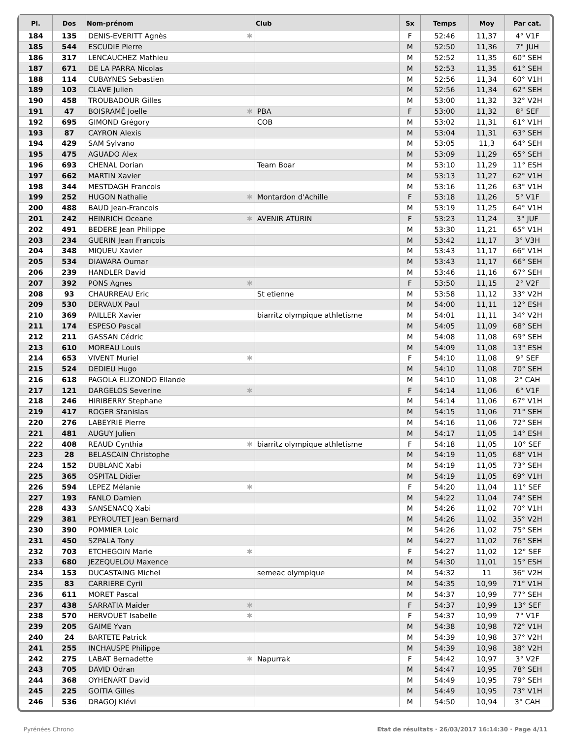| Pl. | Dos | Nom-prénom | Club | Sx | Temps | Moy | Par cat. |
| --- | --- | --- | --- | --- | --- | --- | --- |
| 184 | 135 | DENIS-EVERITT Agnès ✱ | | F | 52:46 | 11,37 | 4° V1F |
| 185 | 544 | ESCUDIE Pierre | | M | 52:50 | 11,36 | 7° JUH |
| 186 | 317 | LENCAUCHEZ Mathieu | | M | 52:52 | 11,35 | 60° SEH |
| 187 | 671 | DE LA PARRA Nicolas | | M | 52:53 | 11,35 | 61° SEH |
| 188 | 114 | CUBAYNES Sebastien | | M | 52:56 | 11,34 | 60° V1H |
| 189 | 103 | CLAVE Julien | | M | 52:56 | 11,34 | 62° SEH |
| 190 | 458 | TROUBADOUR Gilles | | M | 53:00 | 11,32 | 32° V2H |
| 191 | 47 | BOISRAMÉ Joelle ✱ | PBA | F | 53:00 | 11,32 | 8° SEF |
| 192 | 695 | GIMOND Grégory | COB | M | 53:02 | 11,31 | 61° V1H |
| 193 | 87 | CAYRON Alexis | | M | 53:04 | 11,31 | 63° SEH |
| 194 | 429 | SAM Sylvano | | M | 53:05 | 11,3 | 64° SEH |
| 195 | 475 | AGUADO Alex | | M | 53:09 | 11,29 | 65° SEH |
| 196 | 693 | CHENAL Dorian | Team Boar | M | 53:10 | 11,29 | 11° ESH |
| 197 | 662 | MARTIN Xavier | | M | 53:13 | 11,27 | 62° V1H |
| 198 | 344 | MESTDAGH Francois | | M | 53:16 | 11,26 | 63° V1H |
| 199 | 252 | HUGON Nathalie ✱ | Montardon d'Achille | F | 53:18 | 11,26 | 5° V1F |
| 200 | 488 | BAUD Jean-Francois | | M | 53:19 | 11,25 | 64° V1H |
| 201 | 242 | HEINRICH Oceane ✱ | AVENIR ATURIN | F | 53:23 | 11,24 | 3° JUF |
| 202 | 491 | BEDERE Jean Philippe | | M | 53:30 | 11,21 | 65° V1H |
| 203 | 234 | GUERIN Jean François | | M | 53:42 | 11,17 | 3° V3H |
| 204 | 348 | MIQUEU Xavier | | M | 53:43 | 11,17 | 66° V1H |
| 205 | 534 | DIAWARA Oumar | | M | 53:43 | 11,17 | 66° SEH |
| 206 | 239 | HANDLER David | | M | 53:46 | 11,16 | 67° SEH |
| 207 | 392 | PONS Agnes ✱ | | F | 53:50 | 11,15 | 2° V2F |
| 208 | 93 | CHAURREAU Eric | St etienne | M | 53:58 | 11,12 | 33° V2H |
| 209 | 530 | DERVAUX Paul | | M | 54:00 | 11,11 | 12° ESH |
| 210 | 369 | PAILLER Xavier | biarritz olympique athletisme | M | 54:01 | 11,11 | 34° V2H |
| 211 | 174 | ESPESO Pascal | | M | 54:05 | 11,09 | 68° SEH |
| 212 | 211 | GASSAN Cédric | | M | 54:08 | 11,08 | 69° SEH |
| 213 | 610 | MOREAU Louis | | M | 54:09 | 11,08 | 13° ESH |
| 214 | 653 | VIVENT Muriel ✱ | | F | 54:10 | 11,08 | 9° SEF |
| 215 | 524 | DEDIEU Hugo | | M | 54:10 | 11,08 | 70° SEH |
| 216 | 618 | PAGOLA ELIZONDO Ellande | | M | 54:10 | 11,08 | 2° CAH |
| 217 | 121 | DARGELOS Severine ✱ | | F | 54:14 | 11,06 | 6° V1F |
| 218 | 246 | HIRIBERRY Stephane | | M | 54:14 | 11,06 | 67° V1H |
| 219 | 417 | ROGER Stanislas | | M | 54:15 | 11,06 | 71° SEH |
| 220 | 276 | LABEYRIE Pierre | | M | 54:16 | 11,06 | 72° SEH |
| 221 | 481 | AUGUY Julien | | M | 54:17 | 11,05 | 14° ESH |
| 222 | 408 | REAUD Cynthia ✱ | biarritz olympique athletisme | F | 54:18 | 11,05 | 10° SEF |
| 223 | 28 | BELASCAIN Christophe | | M | 54:19 | 11,05 | 68° V1H |
| 224 | 152 | DUBLANC Xabi | | M | 54:19 | 11,05 | 73° SEH |
| 225 | 365 | OSPITAL Didier | | M | 54:19 | 11,05 | 69° V1H |
| 226 | 594 | LEPEZ Mélanie ✱ | | F | 54:20 | 11,04 | 11° SEF |
| 227 | 193 | FANLO Damien | | M | 54:22 | 11,04 | 74° SEH |
| 228 | 433 | SANSENACQ Xabi | | M | 54:26 | 11,02 | 70° V1H |
| 229 | 381 | PEYROUTET Jean Bernard | | M | 54:26 | 11,02 | 35° V2H |
| 230 | 390 | POMMIER Loic | | M | 54:26 | 11,02 | 75° SEH |
| 231 | 450 | SZPALA Tony | | M | 54:27 | 11,02 | 76° SEH |
| 232 | 703 | ETCHEGOIN Marie ✱ | | F | 54:27 | 11,02 | 12° SEF |
| 233 | 680 | JEZEQUELOU Maxence | | M | 54:30 | 11,01 | 15° ESH |
| 234 | 153 | DUCASTAING Michel | semeac olympique | M | 54:32 | 11 | 36° V2H |
| 235 | 83 | CARRIERE Cyril | | M | 54:35 | 10,99 | 71° V1H |
| 236 | 611 | MORET Pascal | | M | 54:37 | 10,99 | 77° SEH |
| 237 | 438 | SARRATIA Maider ✱ | | F | 54:37 | 10,99 | 13° SEF |
| 238 | 570 | HERVOUET Isabelle ✱ | | F | 54:37 | 10,99 | 7° V1F |
| 239 | 205 | GAIME Yvan | | M | 54:38 | 10,98 | 72° V1H |
| 240 | 24 | BARTETE Patrick | | M | 54:39 | 10,98 | 37° V2H |
| 241 | 255 | INCHAUSPE Philippe | | M | 54:39 | 10,98 | 38° V2H |
| 242 | 275 | LABAT Bernadette ✱ | Napurrak | F | 54:42 | 10,97 | 3° V2F |
| 243 | 705 | DAVID Odran | | M | 54:47 | 10,95 | 78° SEH |
| 244 | 368 | OYHENART David | | M | 54:49 | 10,95 | 79° SEH |
| 245 | 225 | GOITIA Gilles | | M | 54:49 | 10,95 | 73° V1H |
| 246 | 536 | DRAGOJ Klévi | | M | 54:50 | 10,94 | 3° CAH |
Etat de résultats · 26/03/2017 16:14:30 · Page 4/11 Pyrénées Chrono